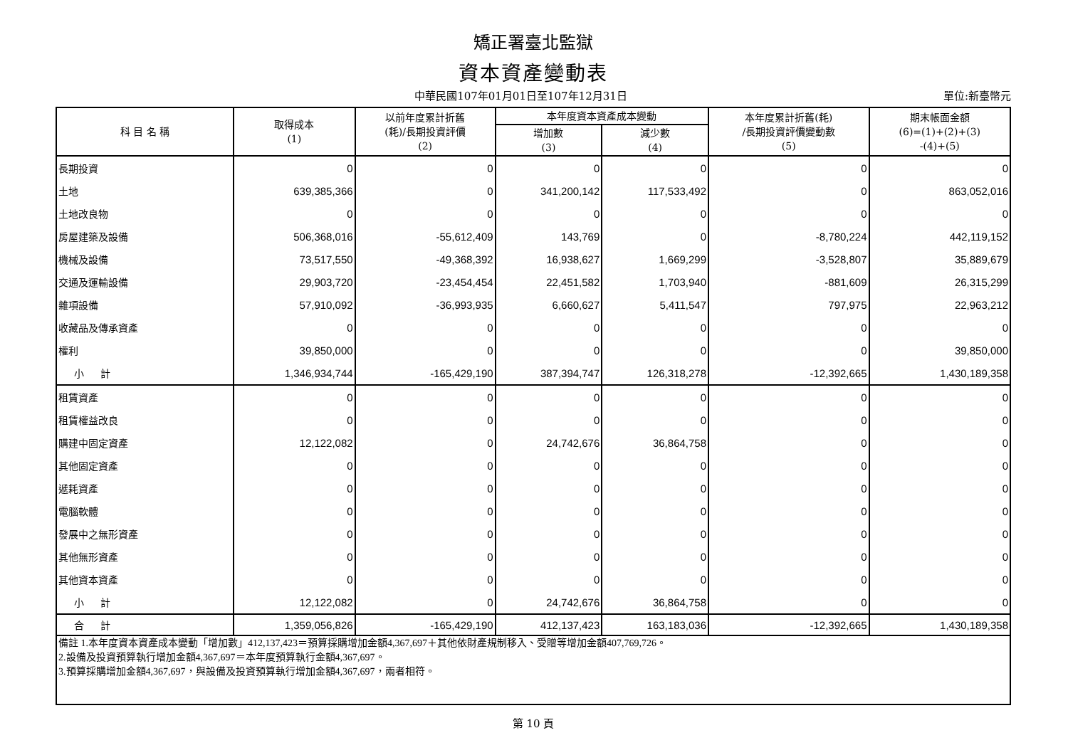矯正署臺北監獄
資本資產變動表
中華民國107年01月01日至107年12月31日 單位:新臺幣元
| 科 目 名 稱 | 取得成本 (1) | 以前年度累計折舊 (耗)/長期投資評價 (2) | 本年度資本資產成本變動 | | 本年度累計折舊(耗) /長期投資評價變動數 (5) | 期末帳面金額 (6)=(1)+(2)+(3) -(4)+(5) |
| --- | --- | --- | --- | --- | --- | --- |
| | | | 增加數 (3) | 減少數 (4) | | |
| 長期投資 | 0 | 0 | 0 | 0 | 0 | 0 |
| 土地 | 639,385,366 | 0 | 341,200,142 | 117,533,492 | 0 | 863,052,016 |
| 土地改良物 | 0 | 0 | 0 | 0 | 0 | 0 |
| 房屋建築及設備 | 506,368,016 | -55,612,409 | 143,769 | 0 | -8,780,224 | 442,119,152 |
| 機械及設備 | 73,517,550 | -49,368,392 | 16,938,627 | 1,669,299 | -3,528,807 | 35,889,679 |
| 交通及運輸設備 | 29,903,720 | -23,454,454 | 22,451,582 | 1,703,940 | -881,609 | 26,315,299 |
| 雜項設備 | 57,910,092 | -36,993,935 | 6,660,627 | 5,411,547 | 797,975 | 22,963,212 |
| 收藏品及傳承資產 | 0 | 0 | 0 | 0 | 0 | 0 |
| 權利 | 39,850,000 | 0 | 0 | 0 | 0 | 39,850,000 |
| 小 計 | 1,346,934,744 | -165,429,190 | 387,394,747 | 126,318,278 | -12,392,665 | 1,430,189,358 |
| 租賃資產 | 0 | 0 | 0 | 0 | 0 | 0 |
| 租賃權益改良 | 0 | 0 | 0 | 0 | 0 | 0 |
| 購建中固定資產 | 12,122,082 | 0 | 24,742,676 | 36,864,758 | 0 | 0 |
| 其他固定資產 | 0 | 0 | 0 | 0 | 0 | 0 |
| 遞耗資產 | 0 | 0 | 0 | 0 | 0 | 0 |
| 電腦軟體 | 0 | 0 | 0 | 0 | 0 | 0 |
| 發展中之無形資產 | 0 | 0 | 0 | 0 | 0 | 0 |
| 其他無形資產 | 0 | 0 | 0 | 0 | 0 | 0 |
| 其他資本資產 | 0 | 0 | 0 | 0 | 0 | 0 |
| 小 計 | 12,122,082 | 0 | 24,742,676 | 36,864,758 | 0 | 0 |
| 合 計 | 1,359,056,826 | -165,429,190 | 412,137,423 | 163,183,036 | -12,392,665 | 1,430,189,358 |
| 備註 1.本年度資本資產成本變動「增加數」412,137,423＝預算採購增加金額4,367,697＋其他依財產規制移入、受贈等增加金額407,769,726。 2.設備及投資預算執行增加金額4,367,697＝本年度預算執行金額4,367,697。 3.預算採購增加金額4,367,697，與設備及投資預算執行增加金額4,367,697，兩者相符。 | | | | | | |
第 10 頁